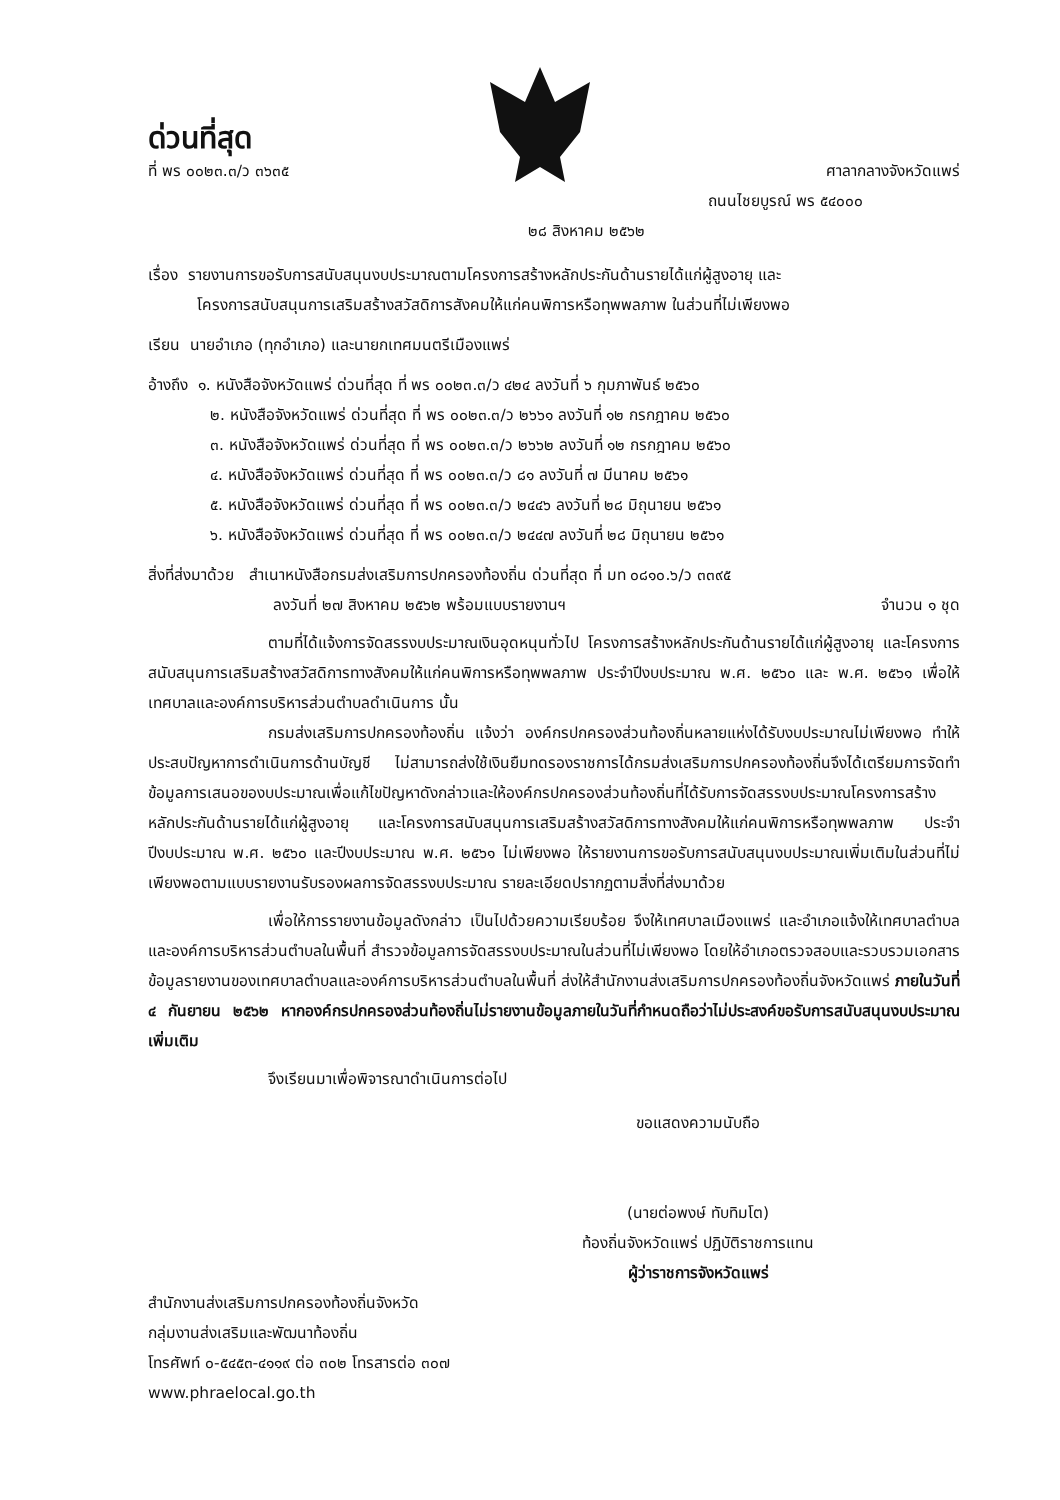ด่วนที่สุด
ที่ พร ๐๐๒๓.๓/ว ๓๖๓๕ ศาลากลางจังหวัดแพร่
ถนนไชยบูรณ์ พร ๕๔๐๐๐
๒๘ สิงหาคม ๒๕๖๒
เรื่อง รายงานการขอรับการสนับสนุนงบประมาณตามโครงการสร้างหลักประกันด้านรายได้แก่ผู้สูงอายุ และ
โครงการสนับสนุนการเสริมสร้างสวัสดิการสังคมให้แก่คนพิการหรือทุพพลภาพ ในส่วนที่ไม่เพียงพอ
เรียน นายอำเภอ (ทุกอำเภอ) และนายกเทศมนตรีเมืองแพร่
อ้างถึง ๑. หนังสือจังหวัดแพร่ ด่วนที่สุด ที่ พร ๐๐๒๓.๓/ว ๔๒๔ ลงวันที่ ๖ กุมภาพันธ์ ๒๕๖๐
๒. หนังสือจังหวัดแพร่ ด่วนที่สุด ที่ พร ๐๐๒๓.๓/ว ๒๖๖๑ ลงวันที่ ๑๒ กรกฎาคม ๒๕๖๐
๓. หนังสือจังหวัดแพร่ ด่วนที่สุด ที่ พร ๐๐๒๓.๓/ว ๒๖๖๒ ลงวันที่ ๑๒ กรกฎาคม ๒๕๖๐
๔. หนังสือจังหวัดแพร่ ด่วนที่สุด ที่ พร ๐๐๒๓.๓/ว ๘๑ ลงวันที่ ๗ มีนาคม ๒๕๖๑
๕. หนังสือจังหวัดแพร่ ด่วนที่สุด ที่ พร ๐๐๒๓.๓/ว ๒๔๔๖ ลงวันที่ ๒๘ มิถุนายน ๒๕๖๑
๖. หนังสือจังหวัดแพร่ ด่วนที่สุด ที่ พร ๐๐๒๓.๓/ว ๒๔๔๗ ลงวันที่ ๒๘ มิถุนายน ๒๕๖๑
สิ่งที่ส่งมาด้วย สำเนาหนังสือกรมส่งเสริมการปกครองท้องถิ่น ด่วนที่สุด ที่ มท ๐๘๑๐.๖/ว ๓๓๙๕
ลงวันที่ ๒๗ สิงหาคม ๒๕๖๒ พร้อมแบบรายงานฯ จำนวน ๑ ชุด
ตามที่ได้แจ้งการจัดสรรงบประมาณเงินอุดหนุนทั่วไป โครงการสร้างหลักประกันด้านรายได้แก่ผู้สูงอายุ และโครงการสนับสนุนการเสริมสร้างสวัสดิการทางสังคมให้แก่คนพิการหรือทุพพลภาพ ประจำปีงบประมาณ พ.ศ. ๒๕๖๐ และ พ.ศ. ๒๕๖๑ เพื่อให้เทศบาลและองค์การบริหารส่วนตำบลดำเนินการ นั้น
กรมส่งเสริมการปกครองท้องถิ่น แจ้งว่า องค์กรปกครองส่วนท้องถิ่นหลายแห่งได้รับงบประมาณไม่เพียงพอ ทำให้ประสบปัญหาการดำเนินการด้านบัญชี ไม่สามารถส่งใช้เงินยืมทดรองราชการได้กรมส่งเสริมการปกครองท้องถิ่นจึงได้เตรียมการจัดทำข้อมูลการเสนอของบประมาณเพื่อแก้ไขปัญหาดังกล่าวและให้องค์กรปกครองส่วนท้องถิ่นที่ได้รับการจัดสรรงบประมาณโครงการสร้างหลักประกันด้านรายได้แก่ผู้สูงอายุ และโครงการสนับสนุนการเสริมสร้างสวัสดิการทางสังคมให้แก่คนพิการหรือทุพพลภาพ ประจำปีงบประมาณ พ.ศ. ๒๕๖๐ และปีงบประมาณ พ.ศ. ๒๕๖๑ ไม่เพียงพอ ให้รายงานการขอรับการสนับสนุนงบประมาณเพิ่มเติมในส่วนที่ไม่เพียงพอตามแบบรายงานรับรองผลการจัดสรรงบประมาณ รายละเอียดปรากฏตามสิ่งที่ส่งมาด้วย
เพื่อให้การรายงานข้อมูลดังกล่าว เป็นไปด้วยความเรียบร้อย จึงให้เทศบาลเมืองแพร่ และอำเภอแจ้งให้เทศบาลตำบลและองค์การบริหารส่วนตำบลในพื้นที่ สำรวจข้อมูลการจัดสรรงบประมาณในส่วนที่ไม่เพียงพอ โดยให้อำเภอตรวจสอบและรวบรวมเอกสารข้อมูลรายงานของเทศบาลตำบลและองค์การบริหารส่วนตำบลในพื้นที่ ส่งให้สำนักงานส่งเสริมการปกครองท้องถิ่นจังหวัดแพร่ ภายในวันที่ ๔ กันยายน ๒๕๖๒ หากองค์กรปกครองส่วนท้องถิ่นไม่รายงานข้อมูลภายในวันที่กำหนดถือว่าไม่ประสงค์ขอรับการสนับสนุนงบประมาณเพิ่มเติม
จึงเรียนมาเพื่อพิจารณาดำเนินการต่อไป
ขอแสดงความนับถือ
(นายต่อพงษ์ ทับทิมโต)
ท้องถิ่นจังหวัดแพร่ ปฏิบัติราชการแทน
ผู้ว่าราชการจังหวัดแพร่
สำนักงานส่งเสริมการปกครองท้องถิ่นจังหวัด
กลุ่มงานส่งเสริมและพัฒนาท้องถิ่น
โทรศัพท์ ๐-๕๔๕๓-๔๑๑๙ ต่อ ๓๐๒ โทรสารต่อ ๓๐๗
www.phraelocal.go.th